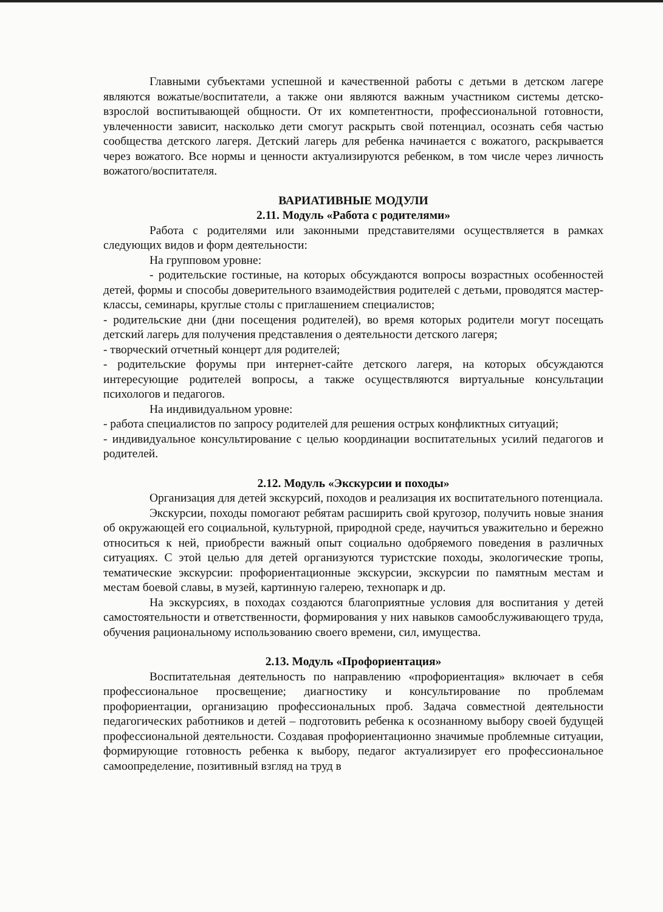Главными субъектами успешной и качественной работы с детьми в детском лагере являются вожатые/воспитатели, а также они являются важным участником системы детско-взрослой воспитывающей общности. От их компетентности, профессиональной готовности, увлеченности зависит, насколько дети смогут раскрыть свой потенциал, осознать себя частью сообщества детского лагеря. Детский лагерь для ребенка начинается с вожатого, раскрывается через вожатого. Все нормы и ценности актуализируются ребенком, в том числе через личность вожатого/воспитателя.
ВАРИАТИВНЫЕ МОДУЛИ
2.11. Модуль «Работа с родителями»
Работа с родителями или законными представителями осуществляется в рамках следующих видов и форм деятельности:
На групповом уровне:
- родительские гостиные, на которых обсуждаются вопросы возрастных особенностей детей, формы и способы доверительного взаимодействия родителей с детьми, проводятся мастер-классы, семинары, круглые столы с приглашением специалистов;
- родительские дни (дни посещения родителей), во время которых родители могут посещать детский лагерь для получения представления о деятельности детского лагеря;
- творческий отчетный концерт для родителей;
- родительские форумы при интернет-сайте детского лагеря, на которых обсуждаются интересующие родителей вопросы, а также осуществляются виртуальные консультации психологов и педагогов.
На индивидуальном уровне:
- работа специалистов по запросу родителей для решения острых конфликтных ситуаций;
- индивидуальное консультирование с целью координации воспитательных усилий педагогов и родителей.
2.12. Модуль «Экскурсии и походы»
Организация для детей экскурсий, походов и реализация их воспитательного потенциала.
Экскурсии, походы помогают ребятам расширить свой кругозор, получить новые знания об окружающей его социальной, культурной, природной среде, научиться уважительно и бережно относиться к ней, приобрести важный опыт социально одобряемого поведения в различных ситуациях. С этой целью для детей организуются туристские походы, экологические тропы, тематические экскурсии: профориентационные экскурсии, экскурсии по памятным местам и местам боевой славы, в музей, картинную галерею, технопарк и др.
На экскурсиях, в походах создаются благоприятные условия для воспитания у детей самостоятельности и ответственности, формирования у них навыков самообслуживающего труда, обучения рациональному использованию своего времени, сил, имущества.
2.13. Модуль «Профориентация»
Воспитательная деятельность по направлению «профориентация» включает в себя профессиональное просвещение; диагностику и консультирование по проблемам профориентации, организацию профессиональных проб. Задача совместной деятельности педагогических работников и детей – подготовить ребенка к осознанному выбору своей будущей профессиональной деятельности. Создавая профориентационно значимые проблемные ситуации, формирующие готовность ребенка к выбору, педагог актуализирует его профессиональное самоопределение, позитивный взгляд на труд в